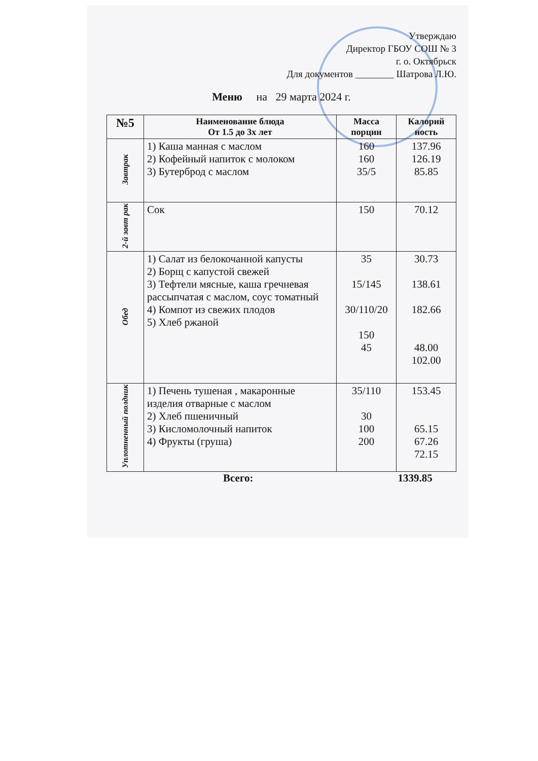Утверждаю
Директор ГБОУ СОШ № 3
г. о. Октябрьск
Для документов ________ Шатрова Л.Ю.
Меню на 29 марта 2024 г.
| №5 | Наименование блюда От 1.5 до 3х лет | Масса порции | Калорий ность |
| --- | --- | --- | --- |
| Завтрак | 1) Каша манная с маслом 2) Кофейный напиток с молоком 3) Бутерброд с маслом | 160 160 35/5 | 137.96 126.19 85.85 |
| 2-й завт рак | Сок | 150 | 70.12 |
| Обед | 1) Салат из белокочанной капусты 2) Борщ с капустой свежей 3) Тефтели мясные, каша гречневая рассыпчатая с маслом, соус томатный 4) Компот из свежих плодов 5) Хлеб ржаной | 35 15/145 30/110/20 150 45 | 30.73 138.61 182.66 48.00 102.00 |
| Уплотненный полдник | 1) Печень тушеная , макаронные изделия отварные с маслом 2) Хлеб пшеничный 3) Кисломолочный напиток 4) Фрукты (груша) | 35/110 30 100 200 | 153.45 65.15 67.26 72.15 |
Всего: 1339.85